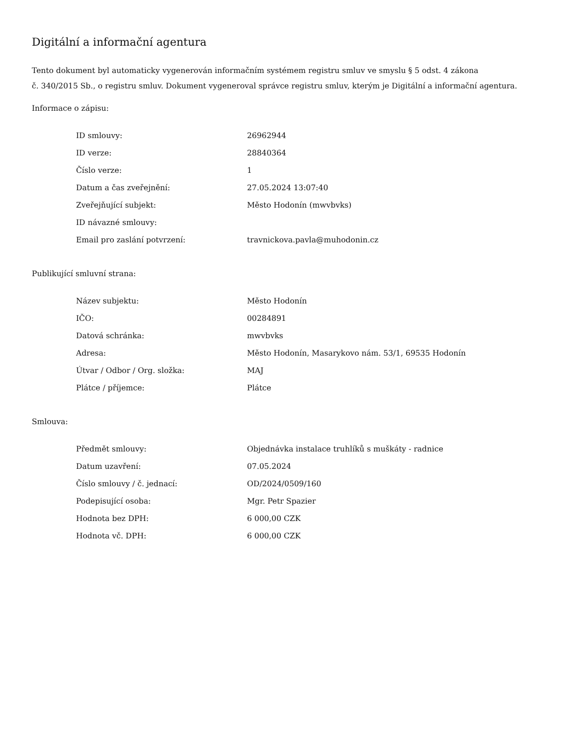Digitální a informační agentura
Tento dokument byl automaticky vygenerován informačním systémem registru smluv ve smyslu § 5 odst. 4 zákona
č. 340/2015 Sb., o registru smluv. Dokument vygeneroval správce registru smluv, kterým je Digitální a informační agentura.
Informace o zápisu:
| ID smlouvy: | 26962944 |
| ID verze: | 28840364 |
| Číslo verze: | 1 |
| Datum a čas zveřejnění: | 27.05.2024 13:07:40 |
| Zveřejňující subjekt: | Město Hodonín (mwvbvks) |
| ID návazné smlouvy: | |
| Email pro zaslání potvrzení: | travnickova.pavla@muhodonin.cz |
Publikující smluvní strana:
| Název subjektu: | Město Hodonín |
| IČO: | 00284891 |
| Datová schránka: | mwvbvks |
| Adresa: | Město Hodonín, Masarykovo nám. 53/1, 69535 Hodonín |
| Útvar / Odbor / Org. složka: | MAJ |
| Plátce / příjemce: | Plátce |
Smlouva:
| Předmět smlouvy: | Objednávka instalace truhlíků s muškáty - radnice |
| Datum uzavření: | 07.05.2024 |
| Číslo smlouvy / č. jednací: | OD/2024/0509/160 |
| Podepisující osoba: | Mgr. Petr Spazier |
| Hodnota bez DPH: | 6 000,00 CZK |
| Hodnota vč. DPH: | 6 000,00 CZK |